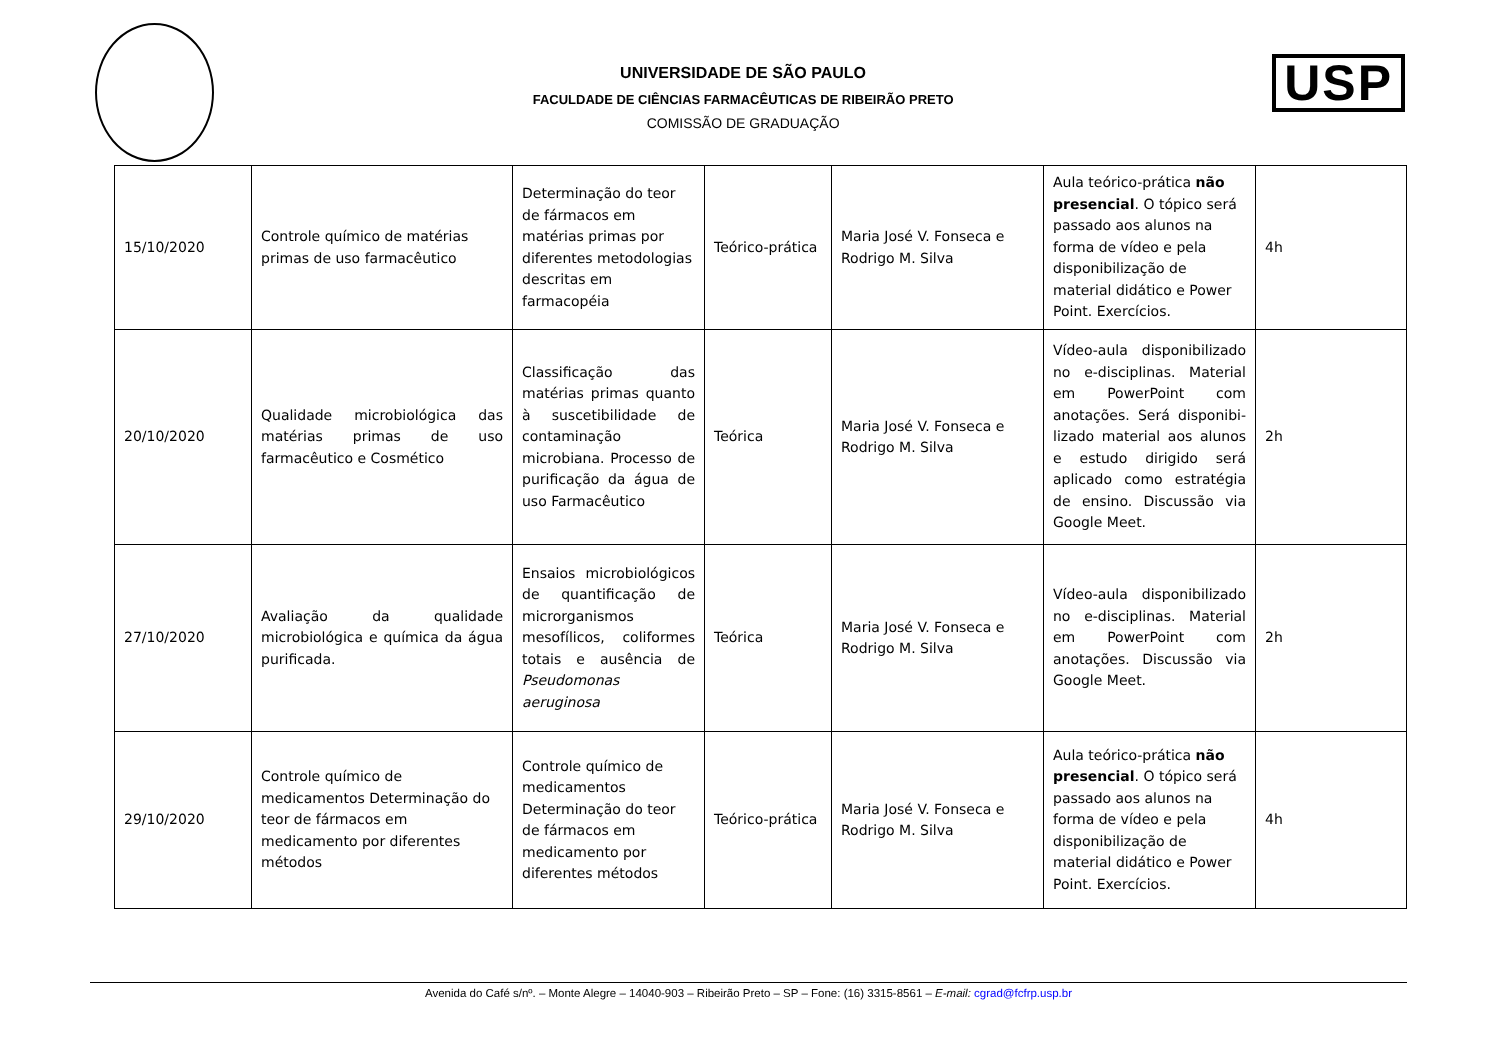UNIVERSIDADE DE SÃO PAULO
FACULDADE DE CIÊNCIAS FARMACÊUTICAS DE RIBEIRÃO PRETO
COMISSÃO DE GRADUAÇÃO
USP
| 15/10/2020 | Controle químico de matérias primas de uso farmacêutico | Determinação do teor de fármacos em matérias primas por diferentes metodologias descritas em farmacopéia | Teórico-prática | Maria José V. Fonseca e Rodrigo M. Silva | Aula teórico-prática não presencial . O tópico será passado aos alunos na forma de vídeo e pela disponibilização de material didático e Power Point. Exercícios. | 4h |
| 20/10/2020 | Qualidade microbiológica das matérias primas de uso farmacêutico e Cosmético | Classificação das matérias primas quanto à suscetibilidade de contaminação microbiana. Processo de purificação da água de uso Farmacêutico | Teórica | Maria José V. Fonseca e Rodrigo M. Silva | Vídeo-aula disponibilizado no e-disciplinas. Material em PowerPoint com anotações. Será disponibi-lizado material aos alunos e estudo dirigido será aplicado como estratégia de ensino. Discussão via Google Meet. | 2h |
| 27/10/2020 | Avaliação da qualidade microbiológica e química da água purificada. | Ensaios microbiológicos de quantificação de microrganismos mesofílicos, coliformes totais e ausência de Pseudomonas aeruginosa | Teórica | Maria José V. Fonseca e Rodrigo M. Silva | Vídeo-aula disponibilizado no e-disciplinas. Material em PowerPoint com anotações. Discussão via Google Meet. | 2h |
| 29/10/2020 | Controle químico de medicamentos Determinação do teor de fármacos em medicamento por diferentes métodos | Controle químico de medicamentos Determinação do teor de fármacos em medicamento por diferentes métodos | Teórico-prática | Maria José V. Fonseca e Rodrigo M. Silva | Aula teórico-prática não presencial . O tópico será passado aos alunos na forma de vídeo e pela disponibilização de material didático e Power Point. Exercícios. | 4h |
Avenida do Café s/nº. – Monte Alegre – 14040-903 – Ribeirão Preto – SP – Fone: (16) 3315-8561 – E-mail: cgrad@fcfrp.usp.br